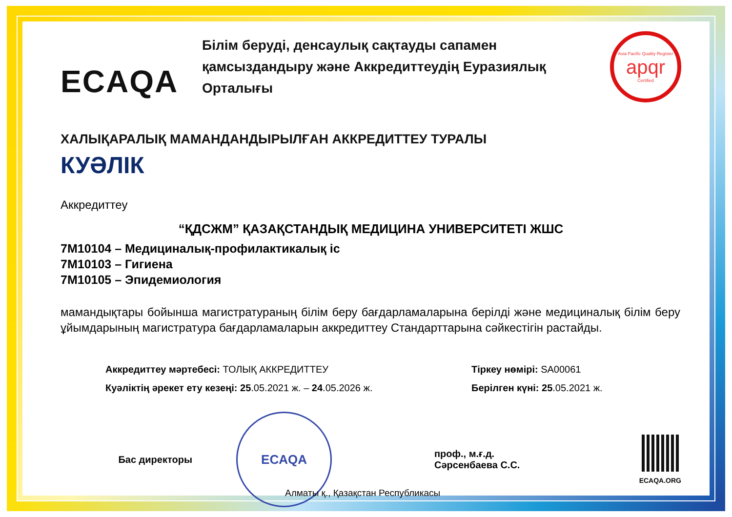ECAQA
Білім беруді, денсаулық сақтауды сапамен қамсыздандыру және Аккредиттеудің Еуразиялық Орталығы
Asia Pacific Quality Register
apqr
Certified
ХАЛЫҚАРАЛЫҚ МАМАНДАНДЫРЫЛҒАН АККРЕДИТТЕУ ТУРАЛЫ
КУӘЛІК
Аккредиттеу
“ҚДСЖМ” ҚАЗАҚСТАНДЫҚ МЕДИЦИНА УНИВЕРСИТЕТІ ЖШС
7M10104 – Медициналық-профилактикалық іс
7M10103 – Гигиена
7M10105 – Эпидемиология
мамандықтары бойынша магистратураның білім беру бағдарламаларына берілді және медициналық білім беру ұйымдарының магистратура бағдарламаларын аккредиттеу Стандарттарына сәйкестігін растайды.
Аккредиттеу мәртебесі: ТОЛЫҚ АККРЕДИТТЕУ
Куәліктің әрекет ету кезеңі: 25.05.2021 ж. – 24.05.2026 ж.
Тіркеу нөмірі: SA00061
Берілген күні: 25.05.2021 ж.
Бас директоры
ECAQA
проф., м.ғ.д.
Сәрсенбаева С.С.
ECAQA.ORG
Алматы қ., Қазақстан Республикасы